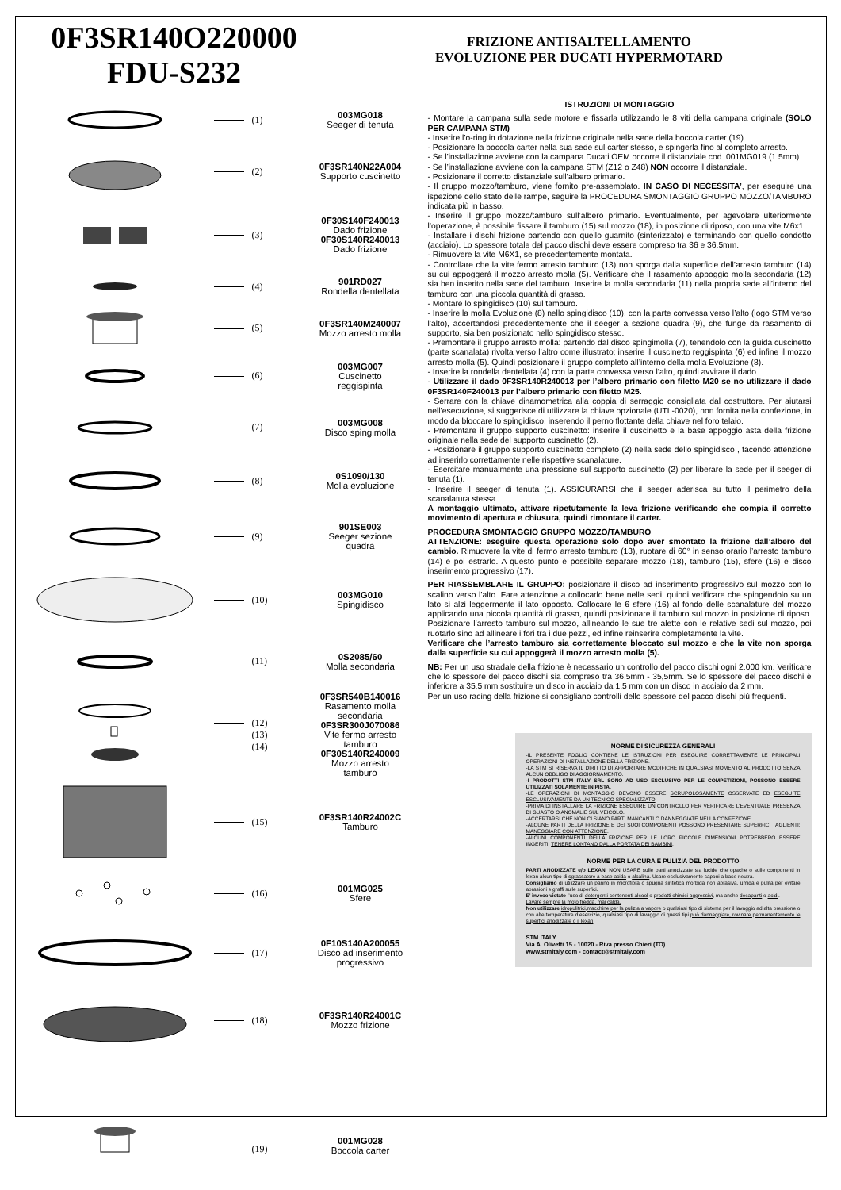0F3SR140O220000
FDU-S232
FRIZIONE ANTISALTELLAMENTO
EVOLUZIONE PER DUCATI HYPERMOTARD
(1)
003MG018
Seeger di tenuta
(2)
0F3SR140N22A004
Supporto cuscinetto
(3)
0F30S140F240013
Dado frizione
0F30S140R240013
Dado frizione
(4)
901RD027
Rondella dentellata
(5)
0F3SR140M240007
Mozzo arresto molla
(6)
003MG007
Cuscinetto
reggispinta
(7)
003MG008
Disco spingimolla
(8)
0S1090/130
Molla evoluzione
(9)
901SE003
Seeger sezione
quadra
(10)
003MG010
Spingidisco
(11)
0S2085/60
Molla secondaria
(12)
(13)
(14)
0F3SR540B140016
Rasamento molla
secondaria
0F3SR300J070086
Vite fermo arresto
tamburo
0F30S140R240009
Mozzo arresto
tamburo
(15)
0F3SR140R24002C
Tamburo
(16)
001MG025
Sfere
(17)
0F10S140A200055
Disco ad inserimento
progressivo
(18)
0F3SR140R24001C
Mozzo frizione
(19)
001MG028
Boccola carter
ISTRUZIONI DI MONTAGGIO
- Montare la campana sulla sede motore e fissarla utilizzando le 8 viti della campana originale (SOLO PER CAMPANA STM)
- Inserire l’o-ring in dotazione nella frizione originale nella sede della boccola carter (19).
- Posizionare la boccola carter nella sua sede sul carter stesso, e spingerla fino al completo arresto.
- Se l’installazione avviene con la campana Ducati OEM occorre il distanziale cod. 001MG019 (1.5mm)
- Se l’installazione avviene con la campana STM (Z12 o Z48) NON occorre il distanziale.
- Posizionare il corretto distanziale sull’albero primario.
- Il gruppo mozzo/tamburo, viene fornito pre-assemblato. IN CASO DI NECESSITA’, per eseguire una ispezione dello stato delle rampe, seguire la PROCEDURA SMONTAGGIO GRUPPO MOZZO/TAMBURO indicata più in basso.
- Inserire il gruppo mozzo/tamburo sull’albero primario. Eventualmente, per agevolare ulteriormente l’operazione, è possibile fissare il tamburo (15) sul mozzo (18), in posizione di riposo, con una vite M6x1.
- Installare i dischi frizione partendo con quello guarnito (sinterizzato) e terminando con quello condotto (acciaio). Lo spessore totale del pacco dischi deve essere compreso tra 36 e 36.5mm.
- Rimuovere la vite M6X1, se precedentemente montata.
- Controllare che la vite fermo arresto tamburo (13) non sporga dalla superficie dell’arresto tamburo (14) su cui appoggerà il mozzo arresto molla (5). Verificare che il rasamento appoggio molla secondaria (12) sia ben inserito nella sede del tamburo. Inserire la molla secondaria (11) nella propria sede all’interno del tamburo con una piccola quantità di grasso.
- Montare lo spingidisco (10) sul tamburo.
- Inserire la molla Evoluzione (8) nello spingidisco (10), con la parte convessa verso l’alto (logo STM verso l’alto), accertandosi precedentemente che il seeger a sezione quadra (9), che funge da rasamento di supporto, sia ben posizionato nello spingidisco stesso.
- Premontare il gruppo arresto molla: partendo dal disco spingimolla (7), tenendolo con la guida cuscinetto (parte scanalata) rivolta verso l’altro come illustrato; inserire il cuscinetto reggispinta (6) ed infine il mozzo arresto molla (5). Quindi posizionare il gruppo completo all’interno della molla Evoluzione (8).
- Inserire la rondella dentellata (4) con la parte convessa verso l’alto, quindi avvitare il dado.
- Utilizzare il dado 0F3SR140R240013 per l’albero primario con filetto M20 se no utilizzare il dado 0F3SR140F240013 per l’albero primario con filetto M25.
- Serrare con la chiave dinamometrica alla coppia di serraggio consigliata dal costruttore. Per aiutarsi nell’esecuzione, si suggerisce di utilizzare la chiave opzionale (UTL-0020), non fornita nella confezione, in modo da bloccare lo spingidisco, inserendo il perno flottante della chiave nel foro telaio.
- Premontare il gruppo supporto cuscinetto: inserire il cuscinetto e la base appoggio asta della frizione originale nella sede del supporto cuscinetto (2).
- Posizionare il gruppo supporto cuscinetto completo (2) nella sede dello spingidisco , facendo attenzione ad inserirlo correttamente nelle rispettive scanalature.
- Esercitare manualmente una pressione sul supporto cuscinetto (2) per liberare la sede per il seeger di tenuta (1).
- Inserire il seeger di tenuta (1). ASSICURARSI che il seeger aderisca su tutto il perimetro della scanalatura stessa.
A montaggio ultimato, attivare ripetutamente la leva frizione verificando che compia il corretto movimento di apertura e chiusura, quindi rimontare il carter.
PROCEDURA SMONTAGGIO GRUPPO MOZZO/TAMBURO
ATTENZIONE: eseguire questa operazione solo dopo aver smontato la frizione dall’albero del cambio. Rimuovere la vite di fermo arresto tamburo (13), ruotare di 60° in senso orario l’arresto tamburo (14) e poi estrarlo. A questo punto è possibile separare mozzo (18), tamburo (15), sfere (16) e disco inserimento progressivo (17).
PER RIASSEMBLARE IL GRUPPO: posizionare il disco ad inserimento progressivo sul mozzo con lo scalino verso l’alto. Fare attenzione a collocarlo bene nelle sedi, quindi verificare che spingendolo su un lato si alzi leggermente il lato opposto. Collocare le 6 sfere (16) al fondo delle scanalature del mozzo applicando una piccola quantità di grasso, quindi posizionare il tamburo sul mozzo in posizione di riposo. Posizionare l’arresto tamburo sul mozzo, allineando le sue tre alette con le relative sedi sul mozzo, poi ruotarlo sino ad allineare i fori tra i due pezzi, ed infine reinserire completamente la vite.
Verificare che l’arresto tamburo sia correttamente bloccato sul mozzo e che la vite non sporga dalla superficie su cui appoggerà il mozzo arresto molla (5).
NB: Per un uso stradale della frizione è necessario un controllo del pacco dischi ogni 2.000 km. Verificare che lo spessore del pacco dischi sia compreso tra 36,5mm - 35,5mm. Se lo spessore del pacco dischi è inferiore a 35,5 mm sostituire un disco in acciaio da 1,5 mm con un disco in acciaio da 2 mm.
Per un uso racing della frizione si consigliano controlli dello spessore del pacco dischi più frequenti.
NORME DI SICUREZZA GENERALI
-IL PRESENTE FOGLIO CONTIENE LE ISTRUZIONI PER ESEGUIRE CORRETTAMENTE LE PRINCIPALI OPERAZIONI DI INSTALLAZIONE DELLA FRIZIONE.
-LA STM SI RISERVA IL DIRITTO DI APPORTARE MODIFICHE IN QUALSIASI MOMENTO AL PRODOTTO SENZA ALCUN OBBLIGO DI AGGIORNAMENTO.
-I PRODOTTI STM ITALY SRL SONO AD USO ESCLUSIVO PER LE COMPETIZIONI, POSSONO ESSERE UTILIZZATI SOLAMENTE IN PISTA.
-LE OPERAZIONI DI MONTAGGIO DEVONO ESSERE SCRUPOLOSAMENTE OSSERVATE ED ESEGUITE ESCLUSIVAMENTE DA UN TECNICO SPECIALIZZATO.
-PRIMA DI INSTALLARE LA FRIZIONE ESEGUIRE UN CONTROLLO PER VERIFICARE L’EVENTUALE PRESENZA DI GUASTO O ANOMALIE SUL VEICOLO.
-ACCERTARSI CHE NON CI SIANO PARTI MANCANTI O DANNEGGIATE NELLA CONFEZIONE.
-ALCUNE PARTI DELLA FRIZIONE E DEI SUOI COMPONENTI POSSONO PRESENTARE SUPERFICI TAGLIENTI: MANEGGIARE CON ATTENZIONE.
-ALCUNI COMPONENTI DELLA FRIZIONE PER LE LORO PICCOLE DIMENSIONI POTREBBERO ESSERE INGERITI: TENERE LONTANO DALLA PORTATA DEI BAMBINI.
NORME PER LA CURA E PULIZIA DEL PRODOTTO
PARTI ANODIZZATE e/o LEXAN: NON USARE sulle parti anodizzate sia lucide che opache o sulle componenti in lexan alcun tipo di sgrassatore a base acida o alcalina. Usare esclusivamente saponi a base neutra.
Consigliamo di utilizzare un panno in microfibra o spugna sintetica morbida non abrasiva, umida e pulita per evitare abrasioni e graffi sulle superfici.
E’ invece vietato l’uso di detergenti contenenti alcool o prodotti chimici aggressivi, ma anche decapanti o acidi.
Lavare sempre la moto fredda, mai calda.
Non utilizzare idropulitrici,macchine per la pulizia a vapore o qualsiasi tipo di sistema per il lavaggio ad alta pressione o con alte temperature d’esercizio, qualsiasi tipo di lavaggio di questi tipi può danneggiare, rovinare permanentemente le superfici anodizzate o il lexan.
STM ITALY
Via A. Olivetti 15 - 10020 - Riva presso Chieri (TO)
www.stmitaly.com - contact@stmitaly.com